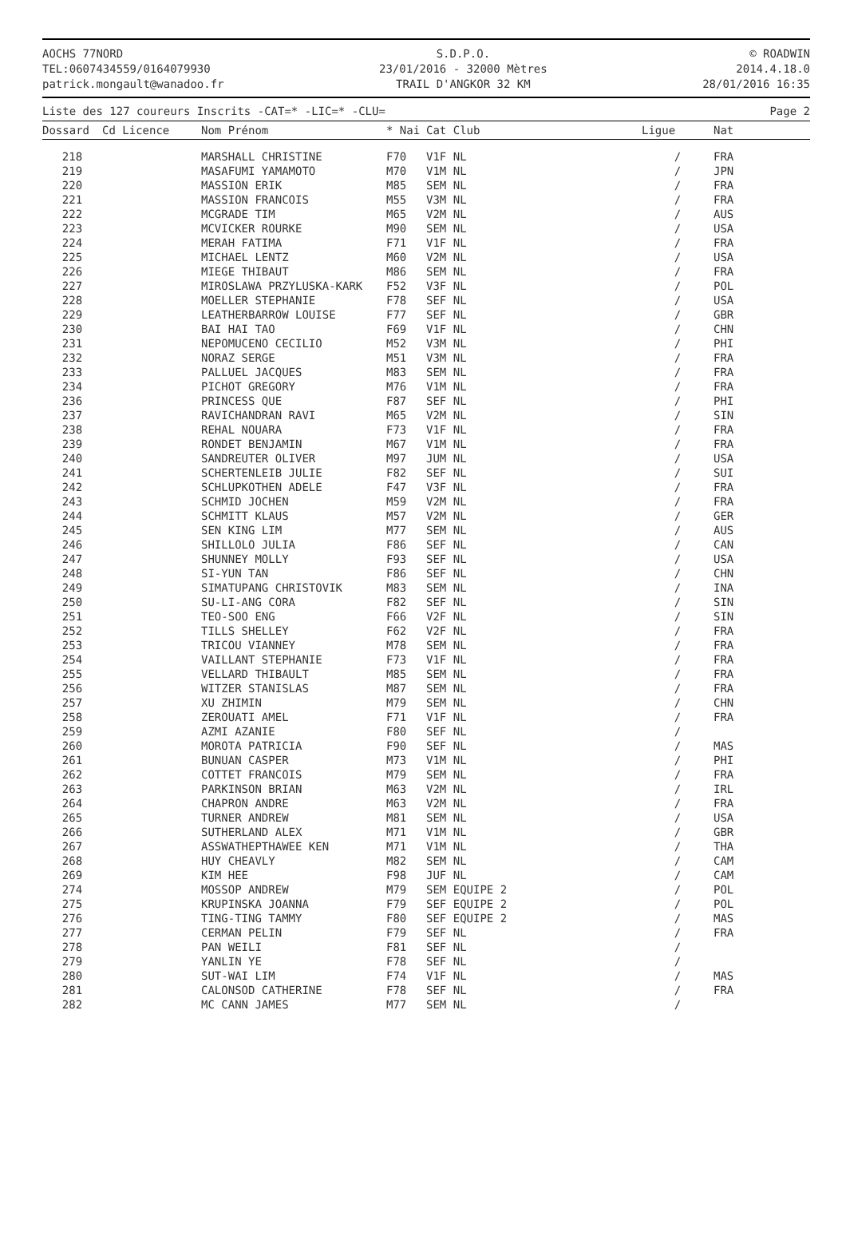AOCHS 77NORD
TEL:0607434559/0164079930
patrick.mongault@wanadoo.fr
S.D.P.O.
23/01/2016 - 32000 Mètres
TRAIL D'ANGKOR 32 KM
© ROADWIN
2014.4.18.0
28/01/2016 16:35
Liste des 127 coureurs Inscrits -CAT=* -LIC=* -CLU= Page 2
| Dossard | Cd Licence | Nom Prénom | * Nai | Cat Club | Ligue | Nat |
| --- | --- | --- | --- | --- | --- | --- |
| 218 | | MARSHALL CHRISTINE | F70 | V1F NL | / | FRA |
| 219 | | MASAFUMI YAMAMOTO | M70 | V1M NL | / | JPN |
| 220 | | MASSION ERIK | M85 | SEM NL | / | FRA |
| 221 | | MASSION FRANCOIS | M55 | V3M NL | / | FRA |
| 222 | | MCGRADE TIM | M65 | V2M NL | / | AUS |
| 223 | | MCVICKER ROURKE | M90 | SEM NL | / | USA |
| 224 | | MERAH FATIMA | F71 | V1F NL | / | FRA |
| 225 | | MICHAEL LENTZ | M60 | V2M NL | / | USA |
| 226 | | MIEGE THIBAUT | M86 | SEM NL | / | FRA |
| 227 | | MIROSLAWA PRZYLUSKA-KARK | F52 | V3F NL | / | POL |
| 228 | | MOELLER STEPHANIE | F78 | SEF NL | / | USA |
| 229 | | LEATHERBARROW LOUISE | F77 | SEF NL | / | GBR |
| 230 | | BAI HAI TAO | F69 | V1F NL | / | CHN |
| 231 | | NEPOMUCENO CECILIO | M52 | V3M NL | / | PHI |
| 232 | | NORAZ SERGE | M51 | V3M NL | / | FRA |
| 233 | | PALLUEL JACQUES | M83 | SEM NL | / | FRA |
| 234 | | PICHOT GREGORY | M76 | V1M NL | / | FRA |
| 236 | | PRINCESS QUE | F87 | SEF NL | / | PHI |
| 237 | | RAVICHANDRAN RAVI | M65 | V2M NL | / | SIN |
| 238 | | REHAL NOUARA | F73 | V1F NL | / | FRA |
| 239 | | RONDET BENJAMIN | M67 | V1M NL | / | FRA |
| 240 | | SANDREUTER OLIVER | M97 | JUM NL | / | USA |
| 241 | | SCHERTENLEIB JULIE | F82 | SEF NL | / | SUI |
| 242 | | SCHLUPKOTHEN ADELE | F47 | V3F NL | / | FRA |
| 243 | | SCHMID JOCHEN | M59 | V2M NL | / | FRA |
| 244 | | SCHMITT KLAUS | M57 | V2M NL | / | GER |
| 245 | | SEN KING LIM | M77 | SEM NL | / | AUS |
| 246 | | SHILLOLO JULIA | F86 | SEF NL | / | CAN |
| 247 | | SHUNNEY MOLLY | F93 | SEF NL | / | USA |
| 248 | | SI-YUN TAN | F86 | SEF NL | / | CHN |
| 249 | | SIMATUPANG CHRISTOVIK | M83 | SEM NL | / | INA |
| 250 | | SU-LI-ANG CORA | F82 | SEF NL | / | SIN |
| 251 | | TEO-SOO ENG | F66 | V2F NL | / | SIN |
| 252 | | TILLS SHELLEY | F62 | V2F NL | / | FRA |
| 253 | | TRICOU VIANNEY | M78 | SEM NL | / | FRA |
| 254 | | VAILLANT STEPHANIE | F73 | V1F NL | / | FRA |
| 255 | | VELLARD THIBAULT | M85 | SEM NL | / | FRA |
| 256 | | WITZER STANISLAS | M87 | SEM NL | / | FRA |
| 257 | | XU ZHIMIN | M79 | SEM NL | / | CHN |
| 258 | | ZEROUATI AMEL | F71 | V1F NL | / | FRA |
| 259 | | AZMI AZANIE | F80 | SEF NL | / | |
| 260 | | MOROTA PATRICIA | F90 | SEF NL | / | MAS |
| 261 | | BUNUAN CASPER | M73 | V1M NL | / | PHI |
| 262 | | COTTET FRANCOIS | M79 | SEM NL | / | FRA |
| 263 | | PARKINSON BRIAN | M63 | V2M NL | / | IRL |
| 264 | | CHAPRON ANDRE | M63 | V2M NL | / | FRA |
| 265 | | TURNER ANDREW | M81 | SEM NL | / | USA |
| 266 | | SUTHERLAND ALEX | M71 | V1M NL | / | GBR |
| 267 | | ASSWATHEPTHAWEE KEN | M71 | V1M NL | / | THA |
| 268 | | HUY CHEAVLY | M82 | SEM NL | / | CAM |
| 269 | | KIM HEE | F98 | JUF NL | / | CAM |
| 274 | | MOSSOP ANDREW | M79 | SEM EQUIPE 2 | / | POL |
| 275 | | KRUPINSKA JOANNA | F79 | SEF EQUIPE 2 | / | POL |
| 276 | | TING-TING TAMMY | F80 | SEF EQUIPE 2 | / | MAS |
| 277 | | CERMAN PELIN | F79 | SEF NL | / | FRA |
| 278 | | PAN WEILI | F81 | SEF NL | / | |
| 279 | | YANLIN YE | F78 | SEF NL | / | |
| 280 | | SUT-WAI LIM | F74 | V1F NL | / | MAS |
| 281 | | CALONSOD CATHERINE | F78 | SEF NL | / | FRA |
| 282 | | MC CANN JAMES | M77 | SEM NL | / | |